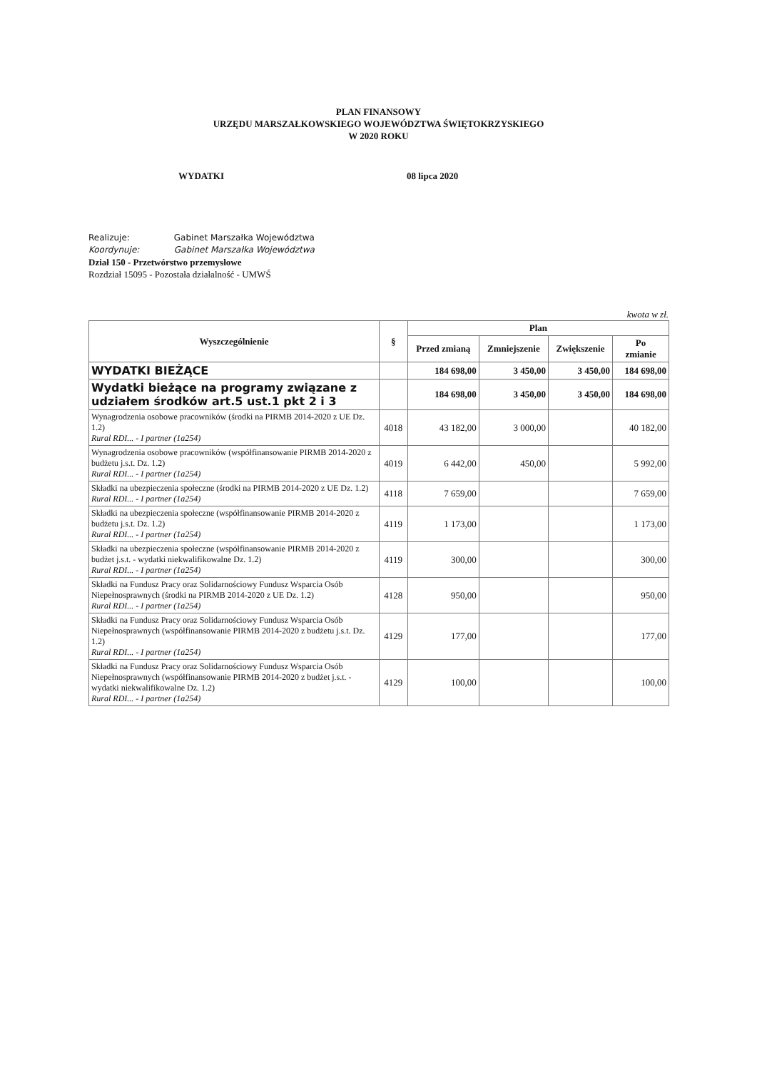PLAN FINANSOWY
URZĘDU MARSZAŁKOWSKIEGO WOJEWÓDZTWA ŚWIĘTOKRZYSKIEGO
W 2020 ROKU
WYDATKI 08 lipca 2020
Realizuje: Gabinet Marszałka Województwa
Koordynuje: Gabinet Marszałka Województwa
Dział 150 - Przetwórstwo przemysłowe
Rozdział 15095 - Pozostała działalność - UMWŚ
kwota w zł.
| Wyszczególnienie | § | Plan | | | |
| --- | --- | --- | --- | --- | --- |
| | | Przed zmianą | Zmniejszenie | Zwiększenie | Po zmianie |
| WYDATKI BIEŻĄCE | | 184 698,00 | 3 450,00 | 3 450,00 | 184 698,00 |
| Wydatki bieżące na programy związane z udziałem środków art.5 ust.1 pkt 2 i 3 | | 184 698,00 | 3 450,00 | 3 450,00 | 184 698,00 |
| Wynagrodzenia osobowe pracowników (środki na PIRMB 2014-2020 z UE Dz. 1.2) Rural RDI... - I partner (1a254) | 4018 | 43 182,00 | 3 000,00 | | 40 182,00 |
| Wynagrodzenia osobowe pracowników (współfinansowanie PIRMB 2014-2020 z budżetu j.s.t. Dz. 1.2) Rural RDI... - I partner (1a254) | 4019 | 6 442,00 | 450,00 | | 5 992,00 |
| Składki na ubezpieczenia społeczne (środki na PIRMB 2014-2020 z UE Dz. 1.2) Rural RDI... - I partner (1a254) | 4118 | 7 659,00 | | | 7 659,00 |
| Składki na ubezpieczenia społeczne (współfinansowanie PIRMB 2014-2020 z budżetu j.s.t. Dz. 1.2) Rural RDI... - I partner (1a254) | 4119 | 1 173,00 | | | 1 173,00 |
| Składki na ubezpieczenia społeczne (współfinansowanie PIRMB 2014-2020 z budżet j.s.t. - wydatki niekwalifikowalne Dz. 1.2) Rural RDI... - I partner (1a254) | 4119 | 300,00 | | | 300,00 |
| Składki na Fundusz Pracy oraz Solidarnościowy Fundusz Wsparcia Osób Niepełnosprawnych (środki na PIRMB 2014-2020 z UE Dz. 1.2) Rural RDI... - I partner (1a254) | 4128 | 950,00 | | | 950,00 |
| Składki na Fundusz Pracy oraz Solidarnościowy Fundusz Wsparcia Osób Niepełnosprawnych (współfinansowanie PIRMB 2014-2020 z budżetu j.s.t. Dz. 1.2) Rural RDI... - I partner (1a254) | 4129 | 177,00 | | | 177,00 |
| Składki na Fundusz Pracy oraz Solidarnościowy Fundusz Wsparcia Osób Niepełnosprawnych (współfinansowanie PIRMB 2014-2020 z budżet j.s.t. - wydatki niekwalifikowalne Dz. 1.2) Rural RDI... - I partner (1a254) | 4129 | 100,00 | | | 100,00 |